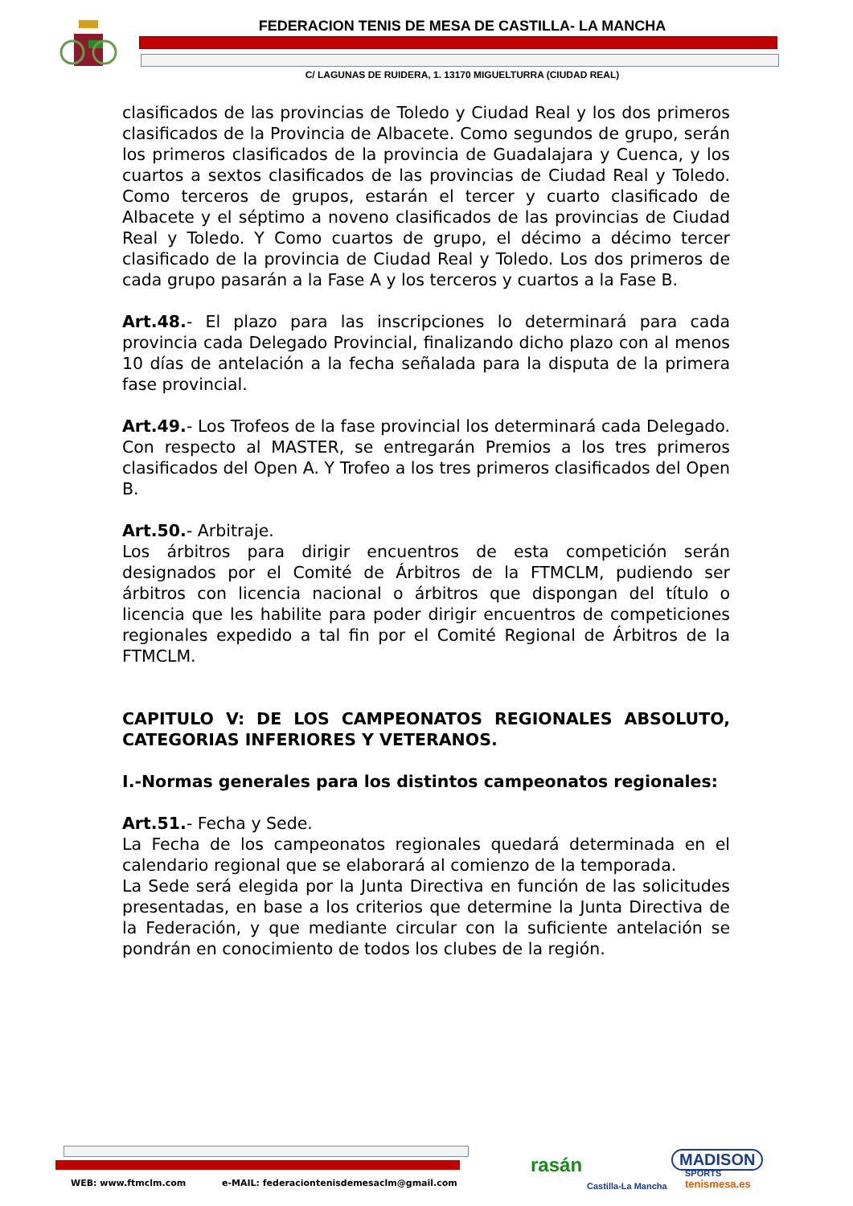FEDERACION TENIS DE MESA DE CASTILLA- LA MANCHA
C/ LAGUNAS DE RUIDERA, 1. 13170 MIGUELTURRA (CIUDAD REAL)
clasificados de las provincias de Toledo y Ciudad Real y los dos primeros clasificados de la Provincia de Albacete. Como segundos de grupo, serán los primeros clasificados de la provincia de Guadalajara y Cuenca, y los cuartos a sextos clasificados de las provincias de Ciudad Real y Toledo. Como terceros de grupos, estarán el tercer y cuarto clasificado de Albacete y el séptimo a noveno clasificados de las provincias de Ciudad Real y Toledo. Y Como cuartos de grupo, el décimo a décimo tercer clasificado de la provincia de Ciudad Real y Toledo. Los dos primeros de cada grupo pasarán a la Fase A y los terceros y cuartos a la Fase B.
Art.48.- El plazo para las inscripciones lo determinará para cada provincia cada Delegado Provincial, finalizando dicho plazo con al menos 10 días de antelación a la fecha señalada para la disputa de la primera fase provincial.
Art.49.- Los Trofeos de la fase provincial los determinará cada Delegado. Con respecto al MASTER, se entregarán Premios a los tres primeros clasificados del Open A. Y Trofeo a los tres primeros clasificados del Open B.
Art.50.- Arbitraje.
Los árbitros para dirigir encuentros de esta competición serán designados por el Comité de Árbitros de la FTMCLM, pudiendo ser árbitros con licencia nacional o árbitros que dispongan del título o licencia que les habilite para poder dirigir encuentros de competiciones regionales expedido a tal fin por el Comité Regional de Árbitros de la FTMCLM.
CAPITULO V: DE LOS CAMPEONATOS REGIONALES ABSOLUTO, CATEGORIAS INFERIORES Y VETERANOS.
I.-Normas generales para los distintos campeonatos regionales:
Art.51.- Fecha y Sede.
La Fecha de los campeonatos regionales quedará determinada en el calendario regional que se elaborará al comienzo de la temporada.
La Sede será elegida por la Junta Directiva en función de las solicitudes presentadas, en base a los criterios que determine la Junta Directiva de la Federación, y que mediante circular con la suficiente antelación se pondrán en conocimiento de todos los clubes de la región.
WEB: www.ftmclm.com
e-MAIL: federaciontenisdemesaclm@gmail.com
rasán
Castilla-La Mancha
MADISON
SPORTS
tenismesa.es